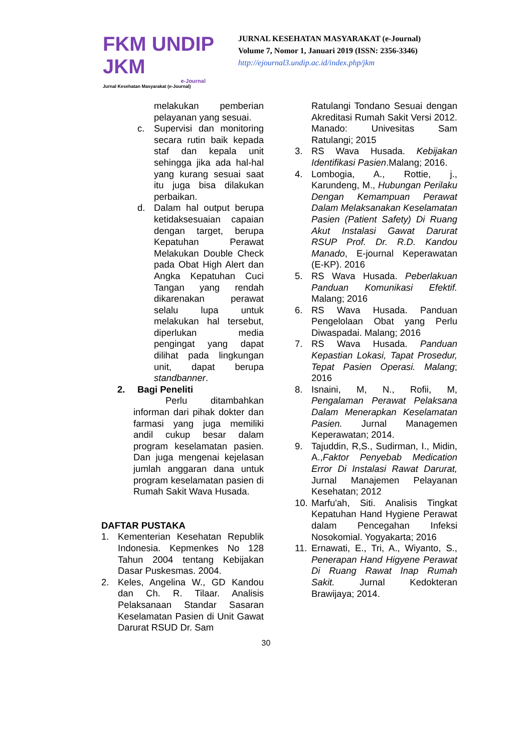FKM UNDIP JKM
e-Journal
Jurnal Kesehatan Masyarakat (e-Journal)
JURNAL KESEHATAN MASYARAKAT (e-Journal)
Volume 7, Nomor 1, Januari 2019 (ISSN: 2356-3346)
http://ejournal3.undip.ac.id/index.php/jkm
melakukan pemberian pelayanan yang sesuai.
c. Supervisi dan monitoring secara rutin baik kepada staf dan kepala unit sehingga jika ada hal-hal yang kurang sesuai saat itu juga bisa dilakukan perbaikan.
d. Dalam hal output berupa ketidaksesuaian capaian dengan target, berupa Kepatuhan Perawat Melakukan Double Check pada Obat High Alert dan Angka Kepatuhan Cuci Tangan yang rendah dikarenakan perawat selalu lupa untuk melakukan hal tersebut, diperlukan media pengingat yang dapat dilihat pada lingkungan unit, dapat berupa standbanner.
2. Bagi Peneliti
Perlu ditambahkan informan dari pihak dokter dan farmasi yang juga memiliki andil cukup besar dalam program keselamatan pasien. Dan juga mengenai kejelasan jumlah anggaran dana untuk program keselamatan pasien di Rumah Sakit Wava Husada.
DAFTAR PUSTAKA
1. Kementerian Kesehatan Republik Indonesia. Kepmenkes No 128 Tahun 2004 tentang Kebijakan Dasar Puskesmas. 2004.
2. Keles, Angelina W., GD Kandou dan Ch. R. Tilaar. Analisis Pelaksanaan Standar Sasaran Keselamatan Pasien di Unit Gawat Darurat RSUD Dr. Sam
Ratulangi Tondano Sesuai dengan Akreditasi Rumah Sakit Versi 2012. Manado: Univesitas Sam Ratulangi; 2015
3. RS Wava Husada. Kebijakan Identifikasi Pasien.Malang; 2016.
4. Lombogia, A., Rottie, j., Karundeng, M., Hubungan Perilaku Dengan Kemampuan Perawat Dalam Melaksanakan Keselamatan Pasien (Patient Safety) Di Ruang Akut Instalasi Gawat Darurat RSUP Prof. Dr. R.D. Kandou Manado, E-journal Keperawatan (E-KP). 2016
5. RS Wava Husada. Peberlakuan Panduan Komunikasi Efektif. Malang; 2016
6. RS Wava Husada. Panduan Pengelolaan Obat yang Perlu Diwaspadai. Malang; 2016
7. RS Wava Husada. Panduan Kepastian Lokasi, Tapat Prosedur, Tepat Pasien Operasi. Malang; 2016
8. Isnaini, M, N., Rofii, M, Pengalaman Perawat Pelaksana Dalam Menerapkan Keselamatan Pasien. Jurnal Managemen Keperawatan; 2014.
9. Tajuddin, R,S., Sudirman, I., Midin, A.,Faktor Penyebab Medication Error Di Instalasi Rawat Darurat, Jurnal Manajemen Pelayanan Kesehatan; 2012
10.
Marfu'ah, Siti. Analisis Tingkat Kepatuhan Hand Hygiene Perawat dalam Pencegahan Infeksi Nosokomial. Yogyakarta; 2016
11.
Ernawati, E., Tri, A., Wiyanto, S., Penerapan Hand Higyene Perawat Di Ruang Rawat Inap Rumah Sakit. Jurnal Kedokteran Brawijaya; 2014.
30